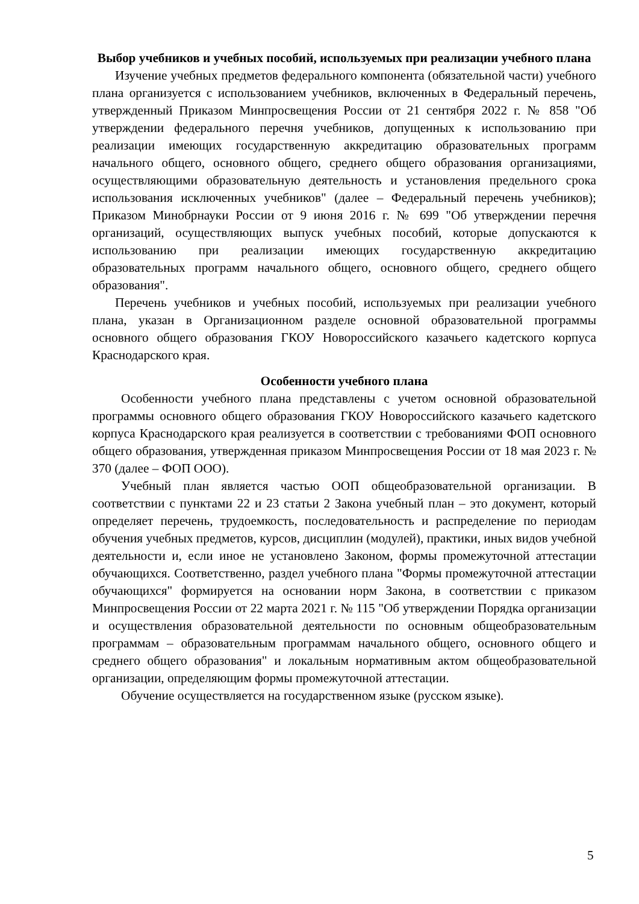Выбор учебников и учебных пособий, используемых при реализации учебного плана
Изучение учебных предметов федерального компонента (обязательной части) учебного плана организуется с использованием учебников, включенных в Федеральный перечень, утвержденный Приказом Минпросвещения России от 21 сентября 2022 г. № 858 "Об утверждении федерального перечня учебников, допущенных к использованию при реализации имеющих государственную аккредитацию образовательных программ начального общего, основного общего, среднего общего образования организациями, осуществляющими образовательную деятельность и установления предельного срока использования исключенных учебников" (далее – Федеральный перечень учебников); Приказом Минобрнауки России от 9 июня 2016 г. № 699 "Об утверждении перечня организаций, осуществляющих выпуск учебных пособий, которые допускаются к использованию при реализации имеющих государственную аккредитацию образовательных программ начального общего, основного общего, среднего общего образования".
Перечень учебников и учебных пособий, используемых при реализации учебного плана, указан в Организационном разделе основной образовательной программы основного общего образования ГКОУ Новороссийского казачьего кадетского корпуса Краснодарского края.
Особенности учебного плана
Особенности учебного плана представлены с учетом основной образовательной программы основного общего образования ГКОУ Новороссийского казачьего кадетского корпуса Краснодарского края реализуется в соответствии с требованиями ФОП основного общего образования, утвержденная приказом Минпросвещения России от 18 мая 2023 г. № 370 (далее – ФОП ООО).
Учебный план является частью ООП общеобразовательной организации. В соответствии с пунктами 22 и 23 статьи 2 Закона учебный план – это документ, который определяет перечень, трудоемкость, последовательность и распределение по периодам обучения учебных предметов, курсов, дисциплин (модулей), практики, иных видов учебной деятельности и, если иное не установлено Законом, формы промежуточной аттестации обучающихся. Соответственно, раздел учебного плана "Формы промежуточной аттестации обучающихся" формируется на основании норм Закона, в соответствии с приказом Минпросвещения России от 22 марта 2021 г. № 115 "Об утверждении Порядка организации и осуществления образовательной деятельности по основным общеобразовательным программам – образовательным программам начального общего, основного общего и среднего общего образования" и локальным нормативным актом общеобразовательной организации, определяющим формы промежуточной аттестации.
Обучение осуществляется на государственном языке (русском языке).
5